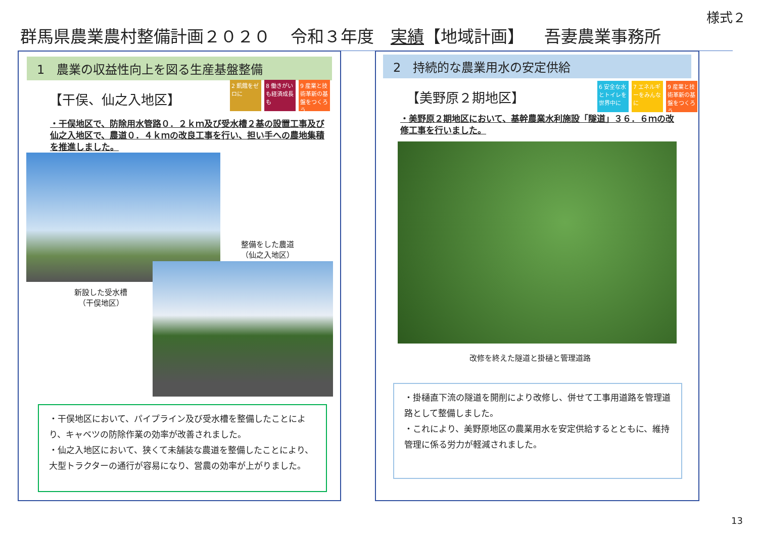様式２
群馬県農業農村整備計画２０２０ 令和３年度　実績【地域計画】 吾妻農業事務所
1　農業の収益性向上を図る生産基盤整備
【干俣、仙之入地区】
2 飢餓をゼロに
8 働きがいも経済成長も
9 産業と技術革新の基盤をつくろう
・干俣地区で、防除用水管路０．２ｋｍ及び受水槽２基の設置工事及び仙之入地区で、農道０．４ｋｍの改良工事を行い、担い手への農地集積を推進しました。
整備をした農道
（仙之入地区）
新設した受水槽
（干俣地区）
・干俣地区において、パイプライン及び受水槽を整備したことにより、キャベツの防除作業の効率が改善されました。
・仙之入地区において、狭くて未舗装な農道を整備したことにより、大型トラクターの通行が容易になり、営農の効率が上がりました。
2　持続的な農業用水の安定供給
【美野原２期地区】
6 安全な水とトイレを世界中に
7 エネルギーをみんなに
9 産業と技術革新の基盤をつくろう
・美野原２期地区において、基幹農業水利施設「隧道」３６．６ｍの改修工事を行いました。
改修を終えた隧道と掛樋と管理道路
・掛樋直下流の隧道を開削により改修し、併せて工事用道路を管理道路として整備しました。
・これにより、美野原地区の農業用水を安定供給するとともに、維持管理に係る労力が軽減されました。
13